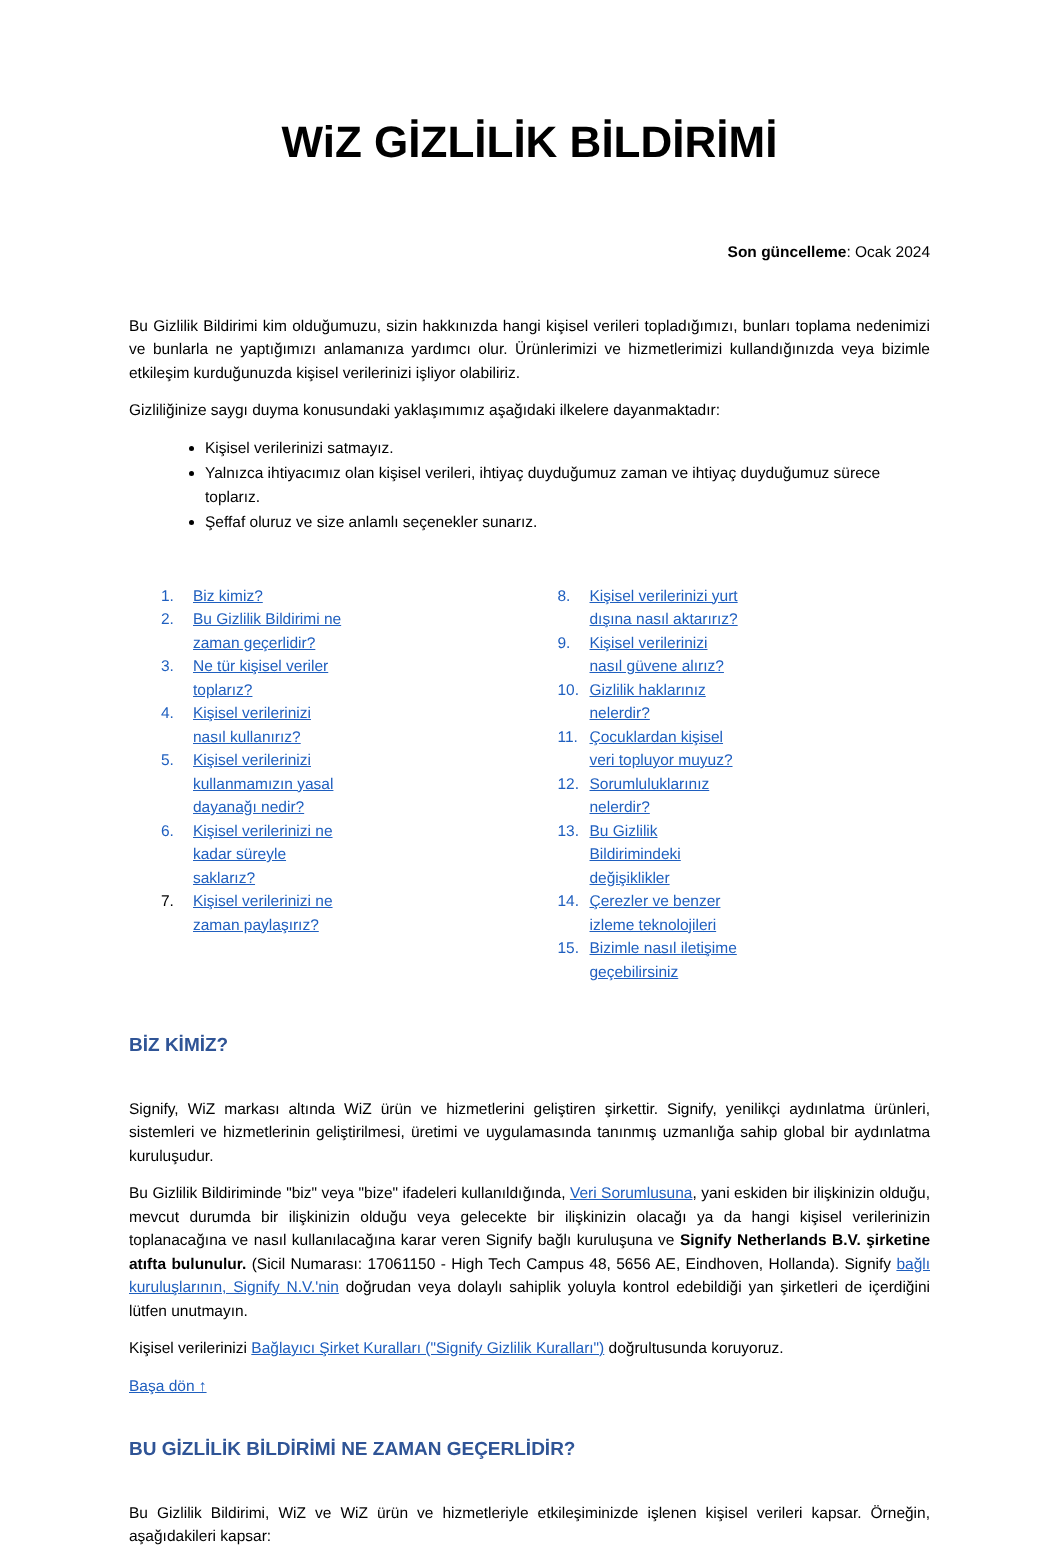WiZ GİZLİLİK BİLDİRİMİ
Son güncelleme: Ocak 2024
Bu Gizlilik Bildirimi kim olduğumuzu, sizin hakkınızda hangi kişisel verileri topladığımızı, bunları toplama nedenimizi ve bunlarla ne yaptığımızı anlamanıza yardımcı olur. Ürünlerimizi ve hizmetlerimizi kullandığınızda veya bizimle etkileşim kurduğunuzda kişisel verilerinizi işliyor olabiliriz.
Gizliliğinize saygı duyma konusundaki yaklaşımımız aşağıdaki ilkelere dayanmaktadır:
Kişisel verilerinizi satmayız.
Yalnızca ihtiyacımız olan kişisel verileri, ihtiyaç duyduğumuz zaman ve ihtiyaç duyduğumuz sürece toplarız.
Şeffaf oluruz ve size anlamlı seçenekler sunarız.
1. Biz kimiz?
2. Bu Gizlilik Bildirimi ne zaman geçerlidir?
3. Ne tür kişisel veriler toplarız?
4. Kişisel verilerinizi nasıl kullanırız?
5. Kişisel verilerinizi kullanmamızın yasal dayanağı nedir?
6. Kişisel verilerinizi ne kadar süreyle saklarız?
7. Kişisel verilerinizi ne zaman paylaşırız?
8. Kişisel verilerinizi yurt dışına nasıl aktarırız?
9. Kişisel verilerinizi nasıl güvene alırız?
10. Gizlilik haklarınız nelerdir?
11. Çocuklardan kişisel veri topluyor muyuz?
12. Sorumluluklarınız nelerdir?
13. Bu Gizlilik Bildirimindeki değişiklikler
14. Çerezler ve benzer izleme teknolojileri
15. Bizimle nasıl iletişime geçebilirsiniz
BİZ KİMİZ?
Signify, WiZ markası altında WiZ ürün ve hizmetlerini geliştiren şirkettir. Signify, yenilikçi aydınlatma ürünleri, sistemleri ve hizmetlerinin geliştirilmesi, üretimi ve uygulamasında tanınmış uzmanlığa sahip global bir aydınlatma kuruluşudur.
Bu Gizlilik Bildiriminde "biz" veya "bize" ifadeleri kullanıldığında, Veri Sorumlusuna, yani eskiden bir ilişkinizin olduğu, mevcut durumda bir ilişkinizin olduğu veya gelecekte bir ilişkinizin olacağı ya da hangi kişisel verilerinizin toplanacağına ve nasıl kullanılacağına karar veren Signify bağlı kuruluşuna ve Signify Netherlands B.V. şirketine atıfta bulunulur. (Sicil Numarası: 17061150 - High Tech Campus 48, 5656 AE, Eindhoven, Hollanda). Signify bağlı kuruluşlarının, Signify N.V.'nin doğrudan veya dolaylı sahiplik yoluyla kontrol edebildiği yan şirketleri de içerdiğini lütfen unutmayın.
Kişisel verilerinizi Bağlayıcı Şirket Kuralları ("Signify Gizlilik Kuralları") doğrultusunda koruyoruz.
Başa dön ↑
BU GİZLİLİK BİLDİRİMİ NE ZAMAN GEÇERLİDİR?
Bu Gizlilik Bildirimi, WiZ ve WiZ ürün ve hizmetleriyle etkileşiminizde işlenen kişisel verileri kapsar. Örneğin, aşağıdakileri kapsar: